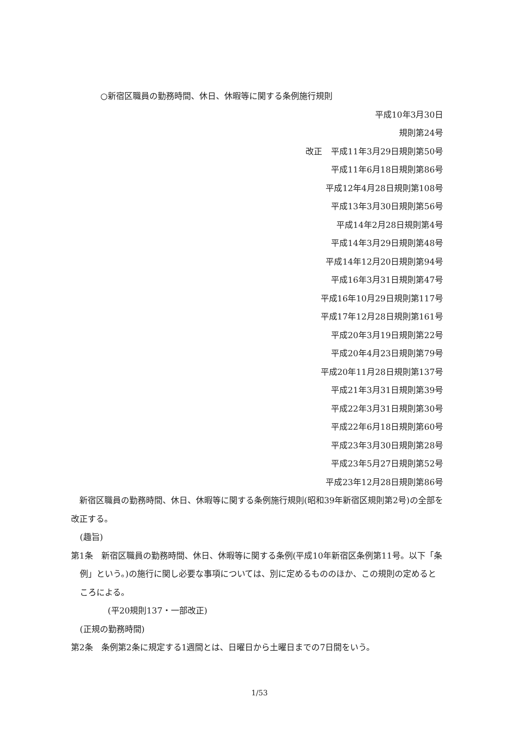○新宿区職員の勤務時間、休日、休暇等に関する条例施行規則
平成10年3月30日
規則第24号
改正 平成11年3月29日規則第50号
平成11年6月18日規則第86号
平成12年4月28日規則第108号
平成13年3月30日規則第56号
平成14年2月28日規則第4号
平成14年3月29日規則第48号
平成14年12月20日規則第94号
平成16年3月31日規則第47号
平成16年10月29日規則第117号
平成17年12月28日規則第161号
平成20年3月19日規則第22号
平成20年4月23日規則第79号
平成20年11月28日規則第137号
平成21年3月31日規則第39号
平成22年3月31日規則第30号
平成22年6月18日規則第60号
平成23年3月30日規則第28号
平成23年5月27日規則第52号
平成23年12月28日規則第86号
　新宿区職員の勤務時間、休日、休暇等に関する条例施行規則(昭和39年新宿区規則第2号)の全部を改正する。
(趣旨)
第1条　新宿区職員の勤務時間、休日、休暇等に関する条例(平成10年新宿区条例第11号。以下「条例」という。)の施行に関し必要な事項については、別に定めるもののほか、この規則の定めるところによる。
(平20規則137・一部改正)
(正規の勤務時間)
第2条　条例第2条に規定する1週間とは、日曜日から土曜日までの7日間をいう。
1/53